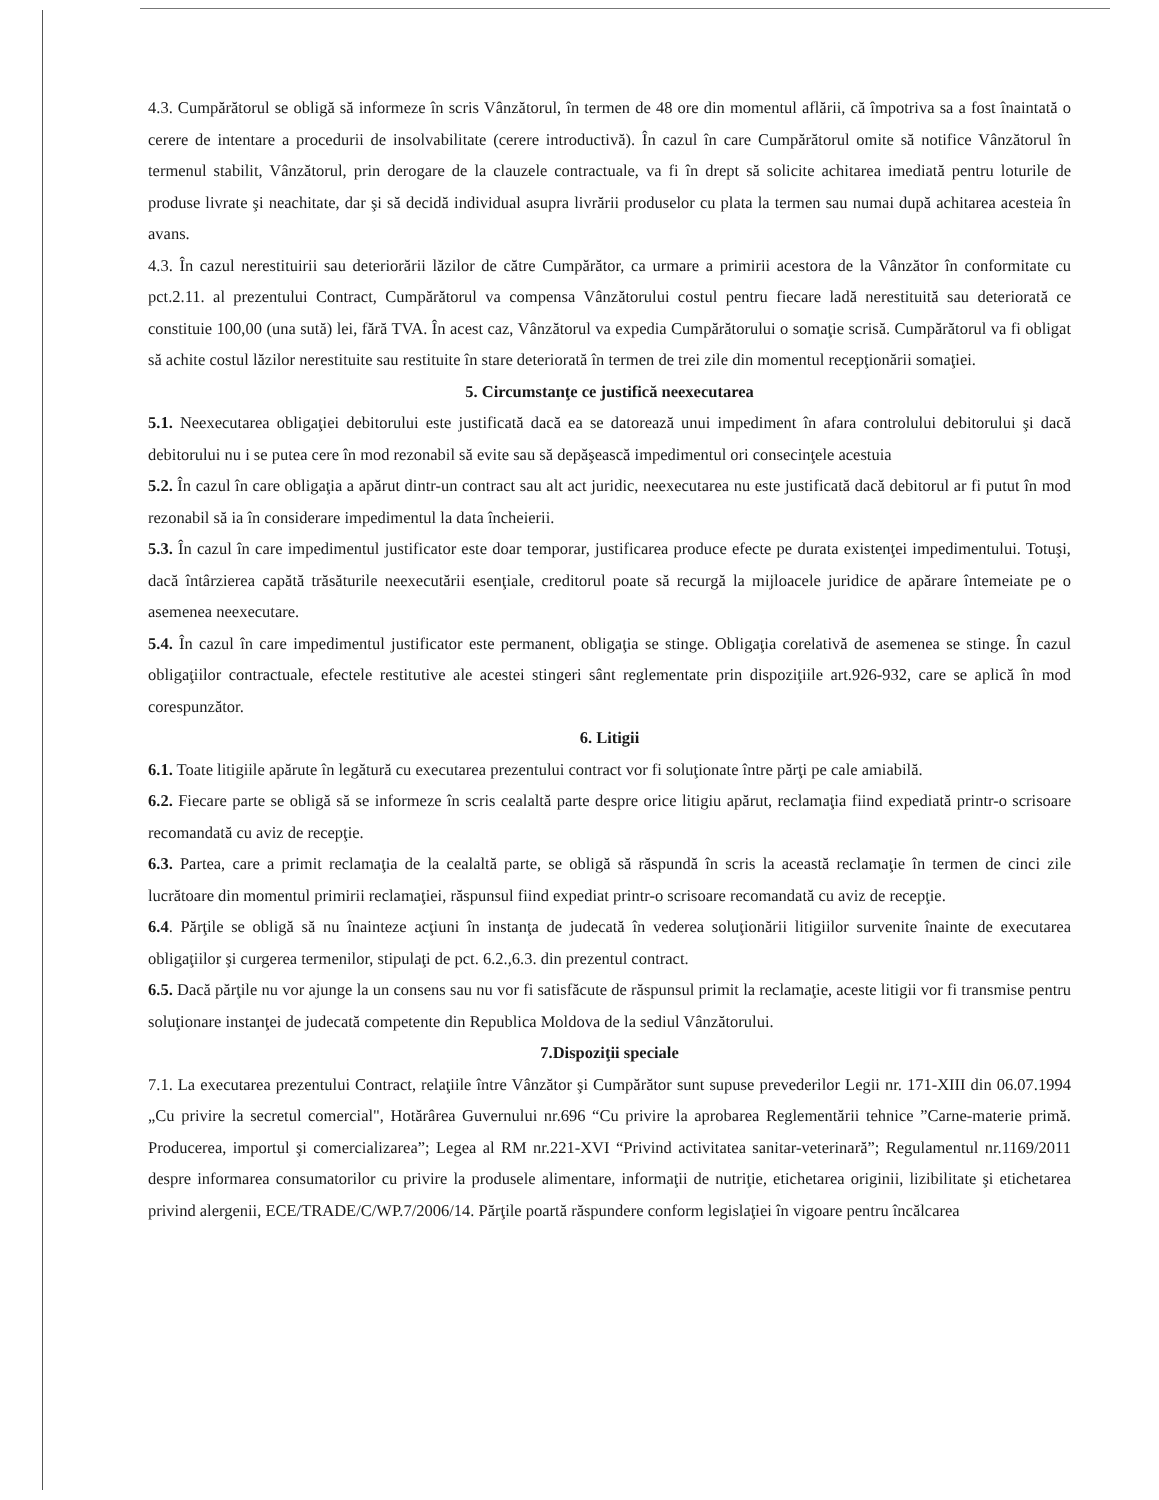4.3. Cumpărătorul se obligă să informeze în scris Vânzătorul, în termen de 48 ore din momentul aflării, că împotriva sa a fost înaintată o cerere de intentare a procedurii de insolvabilitate (cerere introductivă). În cazul în care Cumpărătorul omite să notifice Vânzătorul în termenul stabilit, Vânzătorul, prin derogare de la clauzele contractuale, va fi în drept să solicite achitarea imediată pentru loturile de produse livrate şi neachitate, dar şi să decidă individual asupra livrării produselor cu plata la termen sau numai după achitarea acesteia în avans.
4.3. În cazul nerestituirii sau deteriorării lăzilor de către Cumpărător, ca urmare a primirii acestora de la Vânzător în conformitate cu pct.2.11. al prezentului Contract, Cumpărătorul va compensa Vânzătorului costul pentru fiecare ladă nerestituită sau deteriorată ce constituie 100,00 (una sută) lei, fără TVA. În acest caz, Vânzătorul va expedia Cumpărătorului o somaţie scrisă. Cumpărătorul va fi obligat să achite costul lăzilor nerestituite sau restituite în stare deteriorată în termen de trei zile din momentul recepţionării somaţiei.
5. Circumstanţe ce justifică neexecutarea
5.1. Neexecutarea obligaţiei debitorului este justificată dacă ea se datorează unui impediment în afara controlului debitorului şi dacă debitorului nu i se putea cere în mod rezonabil să evite sau să depăşească impedimentul ori consecinţele acestuia
5.2. În cazul în care obligaţia a apărut dintr-un contract sau alt act juridic, neexecutarea nu este justificată dacă debitorul ar fi putut în mod rezonabil să ia în considerare impedimentul la data încheierii.
5.3. În cazul în care impedimentul justificator este doar temporar, justificarea produce efecte pe durata existenţei impedimentului. Totuşi, dacă întârzierea capătă trăsăturile neexecutării esenţiale, creditorul poate să recurgă la mijloacele juridice de apărare întemeiate pe o asemenea neexecutare.
5.4. În cazul în care impedimentul justificator este permanent, obligaţia se stinge. Obligaţia corelativă de asemenea se stinge. În cazul obligaţiilor contractuale, efectele restitutive ale acestei stingeri sânt reglementate prin dispoziţiile art.926-932, care se aplică în mod corespunzător.
6. Litigii
6.1. Toate litigiile apărute în legătură cu executarea prezentului contract vor fi soluţionate între părţi pe cale amiabilă.
6.2. Fiecare parte se obligă să se informeze în scris cealaltă parte despre orice litigiu apărut, reclamaţia fiind expediată printr-o scrisoare recomandată cu aviz de recepţie.
6.3. Partea, care a primit reclamaţia de la cealaltă parte, se obligă să răspundă în scris la această reclamaţie în termen de cinci zile lucrătoare din momentul primirii reclamaţiei, răspunsul fiind expediat printr-o scrisoare recomandată cu aviz de recepţie.
6.4. Părţile se obligă să nu înainteze acţiuni în instanţa de judecată în vederea soluţionării litigiilor survenite înainte de executarea obligaţiilor şi curgerea termenilor, stipulaţi de pct. 6.2.,6.3. din prezentul contract.
6.5. Dacă părţile nu vor ajunge la un consens sau nu vor fi satisfăcute de răspunsul primit la reclamaţie, aceste litigii vor fi transmise pentru soluţionare instanţei de judecată competente din Republica Moldova de la sediul Vânzătorului.
7.Dispoziţii speciale
7.1. La executarea prezentului Contract, relaţiile între Vânzător şi Cumpărător sunt supuse prevederilor Legii nr. 171-XIII din 06.07.1994 „Cu privire la secretul comercial", Hotărârea Guvernului nr.696 “Cu privire la aprobarea Reglementării tehnice ”Carne-materie primă. Producerea, importul şi comercializarea”; Legea al RM nr.221-XVI “Privind activitatea sanitar-veterinară”; Regulamentul nr.1169/2011 despre informarea consumatorilor cu privire la produsele alimentare, informaţii de nutriţie, etichetarea originii, lizibilitate şi etichetarea privind alergenii, ECE/TRADE/C/WP.7/2006/14. Părţile poartă răspundere conform legislaţiei în vigoare pentru încălcarea